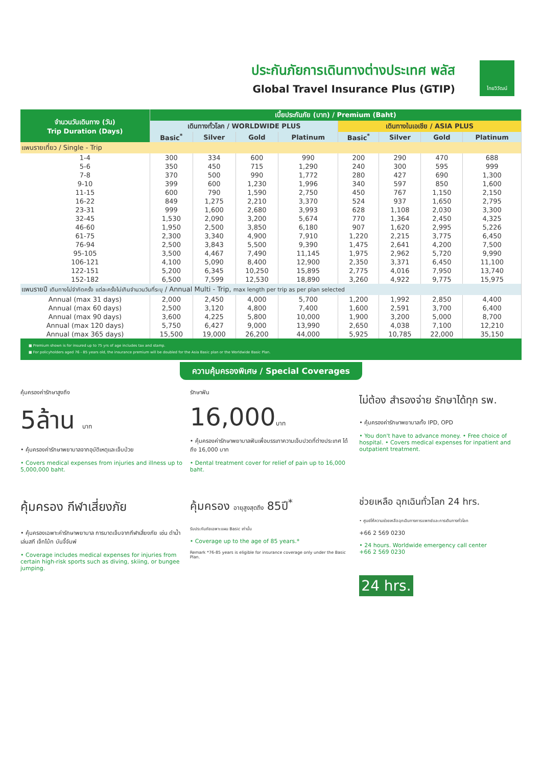ประกันภัยการเดินทางต่างประเทศ พลัส
Global Travel Insurance Plus (GTIP)
ไทยวิวัฒน์
| จำนวนวันเดินทาง (วัน) Trip Duration (Days) | เบี้ยประกันภัย (บาท) / Premium (Baht) | | | | | | | |
| --- | --- | --- | --- | --- | --- | --- | --- | --- |
| | เดินทางทั่วโลก / WORLDWIDE PLUS | | | | เดินทางในเอเชีย / ASIA PLUS | | | |
| | Basic<sup>*</sup> | Silver | Gold | Platinum | Basic<sup>*</sup> | Silver | Gold | Platinum |
| แพนรายเที่ยว / Single - Trip | | | | | | | | |
| 1-4 | 300 | 334 | 600 | 990 | 200 | 290 | 470 | 688 |
| 5-6 | 350 | 450 | 715 | 1,290 | 240 | 300 | 595 | 999 |
| 7-8 | 370 | 500 | 990 | 1,772 | 280 | 427 | 690 | 1,300 |
| 9-10 | 399 | 600 | 1,230 | 1,996 | 340 | 597 | 850 | 1,600 |
| 11-15 | 600 | 790 | 1,590 | 2,750 | 450 | 767 | 1,150 | 2,150 |
| 16-22 | 849 | 1,275 | 2,210 | 3,370 | 524 | 937 | 1,650 | 2,795 |
| 23-31 | 999 | 1,600 | 2,680 | 3,993 | 628 | 1,108 | 2,030 | 3,300 |
| 32-45 | 1,530 | 2,090 | 3,200 | 5,674 | 770 | 1,364 | 2,450 | 4,325 |
| 46-60 | 1,950 | 2,500 | 3,850 | 6,180 | 907 | 1,620 | 2,995 | 5,226 |
| 61-75 | 2,300 | 3,340 | 4,900 | 7,910 | 1,220 | 2,215 | 3,775 | 6,450 |
| 76-94 | 2,500 | 3,843 | 5,500 | 9,390 | 1,475 | 2,641 | 4,200 | 7,500 |
| 95-105 | 3,500 | 4,467 | 7,490 | 11,145 | 1,975 | 2,962 | 5,720 | 9,990 |
| 106-121 | 4,100 | 5,090 | 8,400 | 12,900 | 2,350 | 3,371 | 6,450 | 11,100 |
| 122-151 | 5,200 | 6,345 | 10,250 | 15,895 | 2,775 | 4,016 | 7,950 | 13,740 |
| 152-182 | 6,500 | 7,599 | 12,530 | 18,890 | 3,260 | 4,922 | 9,775 | 15,975 |
| แพนรายปี เดินทางไม่จำกัดครั้ง แต่ละครั้งไม่เกินจำนวนวันที่ระบุ / Annual Multi - Trip, max length per trip as per plan selected | | | | | | | | |
| Annual (max 31 days) | 2,000 | 2,450 | 4,000 | 5,700 | 1,200 | 1,992 | 2,850 | 4,400 |
| Annual (max 60 days) | 2,500 | 3,120 | 4,800 | 7,400 | 1,600 | 2,591 | 3,700 | 6,400 |
| Annual (max 90 days) | 3,600 | 4,225 | 5,800 | 10,000 | 1,900 | 3,200 | 5,000 | 8,700 |
| Annual (max 120 days) | 5,750 | 6,427 | 9,000 | 13,990 | 2,650 | 4,038 | 7,100 | 12,210 |
| Annual (max 365 days) | 15,500 | 19,000 | 26,200 | 44,000 | 5,925 | 10,785 | 22,000 | 35,150 |
■ Premium shown is for insured up to 75 yrs of age includes tax and stamp.
■ For policyholders aged 76 - 85 years old, the insurance premium will be doubled for the Asia Basic plan or the Worldwide Basic Plan.
ความคุ้มครองพิเศษ / Special Coverages
คุ้มครองค่ารักษาสูงถึง
5ล้าน บาท
• คุ้มครองค่ารักษาพยาบาลจากอุบัติเหตุและเจ็บป่วย
• Covers medical expenses from injuries and illness up to 5,000,000 baht.
รักษาฟัน
16,000บาท
• คุ้มครองค่ารักษาพยาบาลฟันเพื่อบรรเทาความเจ็บปวดที่ต่างประเทศ ได้ถึง 16,000 บาท
• Dental treatment cover for relief of pain up to 16,000 baht.
ไม่ต้อง สำรองจ่าย รักษาได้ทุก รพ.
• คุ้มครองค่ารักษาพยาบาลทั้ง IPD, OPD
• You don't have to advance money. • Free choice of hospital. • Covers medical expenses for inpatient and outpatient treatment.
คุ้มครอง กีฬาเสี่ยงภัย
• คุ้มครองเฉพาะค่ารักษาพยาบาล การบาดเจ็บจากกีฬาเสี่ยงภัย เช่น ดำน้ำ เล่นสกี เจ็ทโบ้ท บันจี้จัมพ์
• Coverage includes medical expenses for injuries from certain high-risk sports such as diving, skiing, or bungee jumping.
คุ้มครอง อายุสูงสุดถึง 85ปี<sup>*</sup>
รับประกันภัยเฉพาะแผน Basic เท่านั้น
• Coverage up to the age of 85 years.*
Remark *76-85 years is eligible for insurance coverage only under the Basic Plan.
ช่วยเหลือ ฉุกเฉินทั่วโลก 24 hrs.
• ศูนย์ให้ความช่วยเหลือฉุกเฉินทางการแพทย์และการเดินทางทั่วโลก
+66 2 569 0230
• 24 hours. Worldwide emergency call center
+66 2 569 0230
24 hrs.